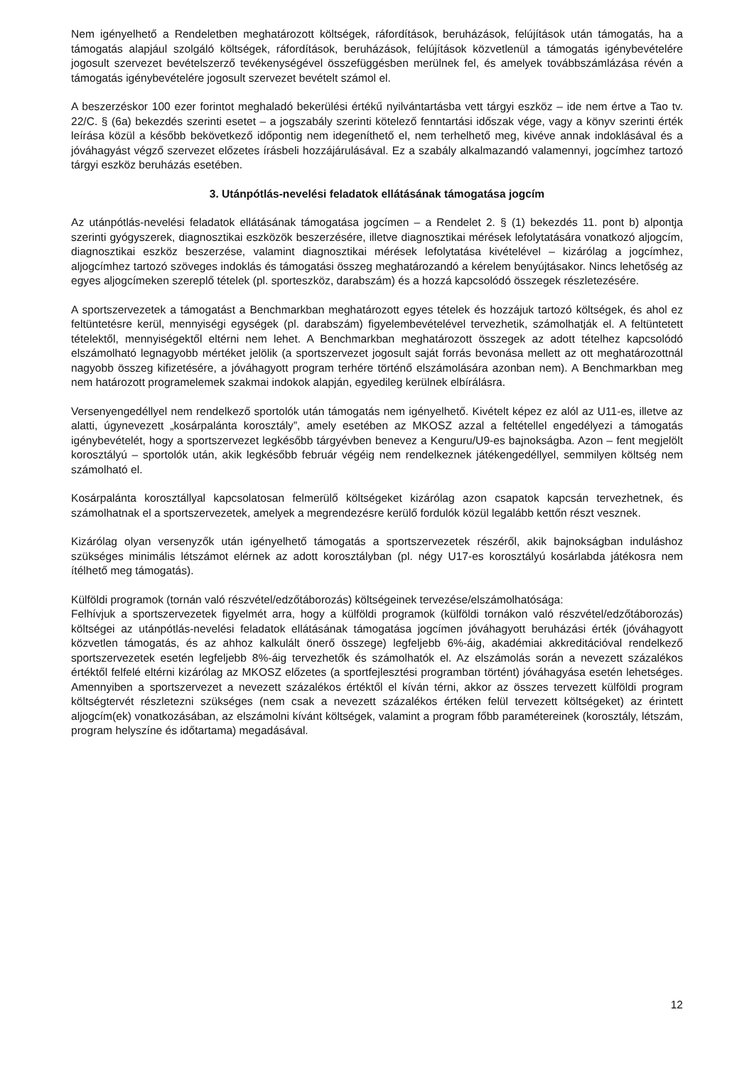Nem igényelhető a Rendeletben meghatározott költségek, ráfordítások, beruházások, felújítások után támogatás, ha a támogatás alapjául szolgáló költségek, ráfordítások, beruházások, felújítások közvetlenül a támogatás igénybevételére jogosult szervezet bevételszerző tevékenységével összefüggésben merülnek fel, és amelyek továbbszámlázása révén a támogatás igénybevételére jogosult szervezet bevételt számol el.
A beszerzéskor 100 ezer forintot meghaladó bekerülési értékű nyilvántartásba vett tárgyi eszköz – ide nem értve a Tao tv. 22/C. § (6a) bekezdés szerinti esetet – a jogszabály szerinti kötelező fenntartási időszak vége, vagy a könyv szerinti érték leírása közül a később bekövetkező időpontig nem idegeníthető el, nem terhelhető meg, kivéve annak indoklásával és a jóváhagyást végző szervezet előzetes írásbeli hozzájárulásával. Ez a szabály alkalmazandó valamennyi, jogcímhez tartozó tárgyi eszköz beruházás esetében.
3. Utánpótlás-nevelési feladatok ellátásának támogatása jogcím
Az utánpótlás-nevelési feladatok ellátásának támogatása jogcímen – a Rendelet 2. § (1) bekezdés 11. pont b) alpontja szerinti gyógyszerek, diagnosztikai eszközök beszerzésére, illetve diagnosztikai mérések lefolytatására vonatkozó aljogcím, diagnosztikai eszköz beszerzése, valamint diagnosztikai mérések lefolytatása kivételével – kizárólag a jogcímhez, aljogcímhez tartozó szöveges indoklás és támogatási összeg meghatározandó a kérelem benyújtásakor. Nincs lehetőség az egyes aljogcímeken szereplő tételek (pl. sporteszköz, darabszám) és a hozzá kapcsolódó összegek részletezésére.
A sportszervezetek a támogatást a Benchmarkban meghatározott egyes tételek és hozzájuk tartozó költségek, és ahol ez feltüntetésre kerül, mennyiségi egységek (pl. darabszám) figyelembevételével tervezhetik, számolhatják el. A feltüntetett tételektől, mennyiségektől eltérni nem lehet. A Benchmarkban meghatározott összegek az adott tételhez kapcsolódó elszámolható legnagyobb mértéket jelölik (a sportszervezet jogosult saját forrás bevonása mellett az ott meghatározottnál nagyobb összeg kifizetésére, a jóváhagyott program terhére történő elszámolására azonban nem). A Benchmarkban meg nem határozott programelemek szakmai indokok alapján, egyedileg kerülnek elbírálásra.
Versenyengedéllyel nem rendelkező sportolók után támogatás nem igényelhető. Kivételt képez ez alól az U11-es, illetve az alatti, úgynevezett „kosárpalánta korosztály”, amely esetében az MKOSZ azzal a feltétellel engedélyezi a támogatás igénybevételét, hogy a sportszervezet legkésőbb tárgyévben benevez a Kenguru/U9-es bajnokságba. Azon – fent megjelölt korosztályú – sportolók után, akik legkésőbb február végéig nem rendelkeznek játékengedéllyel, semmilyen költség nem számolható el.
Kosárpalánta korosztállyal kapcsolatosan felmerülő költségeket kizárólag azon csapatok kapcsán tervezhetnek, és számolhatnak el a sportszervezetek, amelyek a megrendezésre kerülő fordulók közül legalább kettőn részt vesznek.
Kizárólag olyan versenyzők után igényelhető támogatás a sportszervezetek részéről, akik bajnokságban induláshoz szükséges minimális létszámot elérnek az adott korosztályban (pl. négy U17-es korosztályú kosárlabda játékosra nem ítélhető meg támogatás).
Külföldi programok (tornán való részvétel/edzőtáborozás) költségeinek tervezése/elszámolhatósága:
Felhívjuk a sportszervezetek figyelmét arra, hogy a külföldi programok (külföldi tornákon való részvétel/edzőtáborozás) költségei az utánpótlás-nevelési feladatok ellátásának támogatása jogcímen jóváhagyott beruházási érték (jóváhagyott közvetlen támogatás, és az ahhoz kalkulált önerő összege) legfeljebb 6%-áig, akadémiai akkreditációval rendelkező sportszervezetek esetén legfeljebb 8%-áig tervezhetők és számolhatók el. Az elszámolás során a nevezett százalékos értéktől felfelé eltérni kizárólag az MKOSZ előzetes (a sportfejlesztési programban történt) jóváhagyása esetén lehetséges. Amennyiben a sportszervezet a nevezett százalékos értéktől el kíván térni, akkor az összes tervezett külföldi program költségtervét részletezni szükséges (nem csak a nevezett százalékos értéken felül tervezett költségeket) az érintett aljogcím(ek) vonatkozásában, az elszámolni kívánt költségek, valamint a program főbb paramétereinek (korosztály, létszám, program helyszíne és időtartama) megadásával.
12